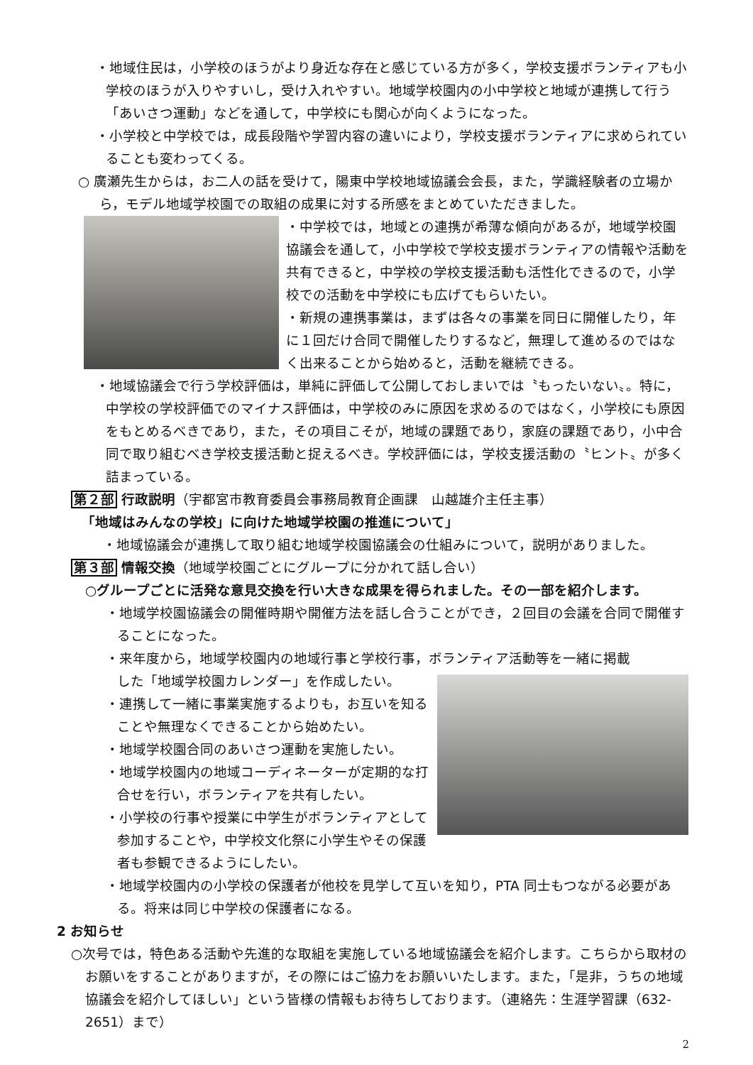・地域住民は，小学校のほうがより身近な存在と感じている方が多く，学校支援ボランティアも小学校のほうが入りやすいし，受け入れやすい。地域学校園内の小中学校と地域が連携して行う「あいさつ運動」などを通して，中学校にも関心が向くようになった。
・小学校と中学校では，成長段階や学習内容の違いにより，学校支援ボランティアに求められていることも変わってくる。
○ 廣瀬先生からは，お二人の話を受けて，陽東中学校地域協議会会長，また，学識経験者の立場から，モデル地域学校園での取組の成果に対する所感をまとめていただきました。
・中学校では，地域との連携が希薄な傾向があるが，地域学校園協議会を通して，小中学校で学校支援ボランティアの情報や活動を共有できると，中学校の学校支援活動も活性化できるので，小学校での活動を中学校にも広げてもらいたい。
・新規の連携事業は，まずは各々の事業を同日に開催したり，年に１回だけ合同で開催したりするなど，無理して進めるのではなく出来ることから始めると，活動を継続できる。
・地域協議会で行う学校評価は，単純に評価して公開しておしまいでは〝もったいない〟。特に，中学校の学校評価でのマイナス評価は，中学校のみに原因を求めるのではなく，小学校にも原因をもとめるべきであり，また，その項目こそが，地域の課題であり，家庭の課題であり，小中合同で取り組むべき学校支援活動と捉えるべき。学校評価には，学校支援活動の〝ヒント〟が多く詰まっている。
第２部 行政説明（宇都宮市教育委員会事務局教育企画課　山越雄介主任主事）
「地域はみんなの学校」に向けた地域学校園の推進について」
・地域協議会が連携して取り組む地域学校園協議会の仕組みについて，説明がありました。
第３部 情報交換（地域学校園ごとにグループに分かれて話し合い）
○グループごとに活発な意見交換を行い大きな成果を得られました。その一部を紹介します。
・地域学校園協議会の開催時期や開催方法を話し合うことができ，２回目の会議を合同で開催することになった。
・来年度から，地域学校園内の地域行事と学校行事，ボランティア活動等を一緒に掲載
した「地域学校園カレンダー」を作成したい。
・連携して一緒に事業実施するよりも，お互いを知ることや無理なくできることから始めたい。
・地域学校園合同のあいさつ運動を実施したい。
・地域学校園内の地域コーディネーターが定期的な打合せを行い，ボランティアを共有したい。
・小学校の行事や授業に中学生がボランティアとして参加することや，中学校文化祭に小学生やその保護者も参観できるようにしたい。
・地域学校園内の小学校の保護者が他校を見学して互いを知り，PTA 同士もつながる必要がある。将来は同じ中学校の保護者になる。
2 お知らせ
○次号では，特色ある活動や先進的な取組を実施している地域協議会を紹介します。こちらから取材のお願いをすることがありますが，その際にはご協力をお願いいたします。また，「是非，うちの地域協議会を紹介してほしい」という皆様の情報もお待ちしております。（連絡先：生涯学習課（632-2651）まで）
2